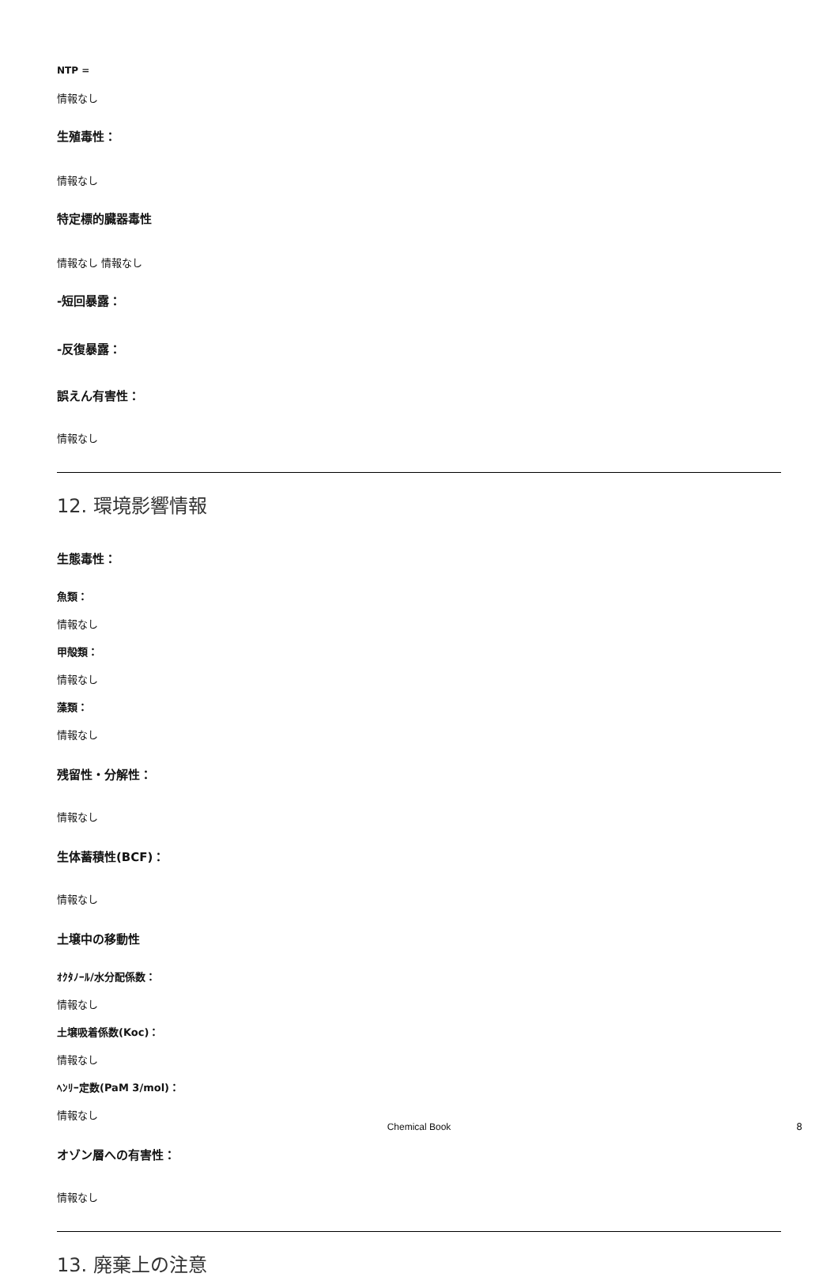NTP =
情報なし
生殖毒性：
情報なし
特定標的臓器毒性
情報なし 情報なし
-短回暴露：
-反復暴露：
誤えん有害性：
情報なし
12. 環境影響情報
生態毒性：
魚類：
情報なし
甲殻類：
情報なし
藻類：
情報なし
残留性・分解性：
情報なし
生体蓄積性(BCF)：
情報なし
土壌中の移動性
ｵｸﾀﾉｰﾙ/水分配係数：
情報なし
土壌吸着係数(Koc)：
情報なし
ﾍﾝﾘｰ定数(PaM 3/mol)：
情報なし
オゾン層への有害性：
情報なし
13. 廃棄上の注意
Chemical Book 8